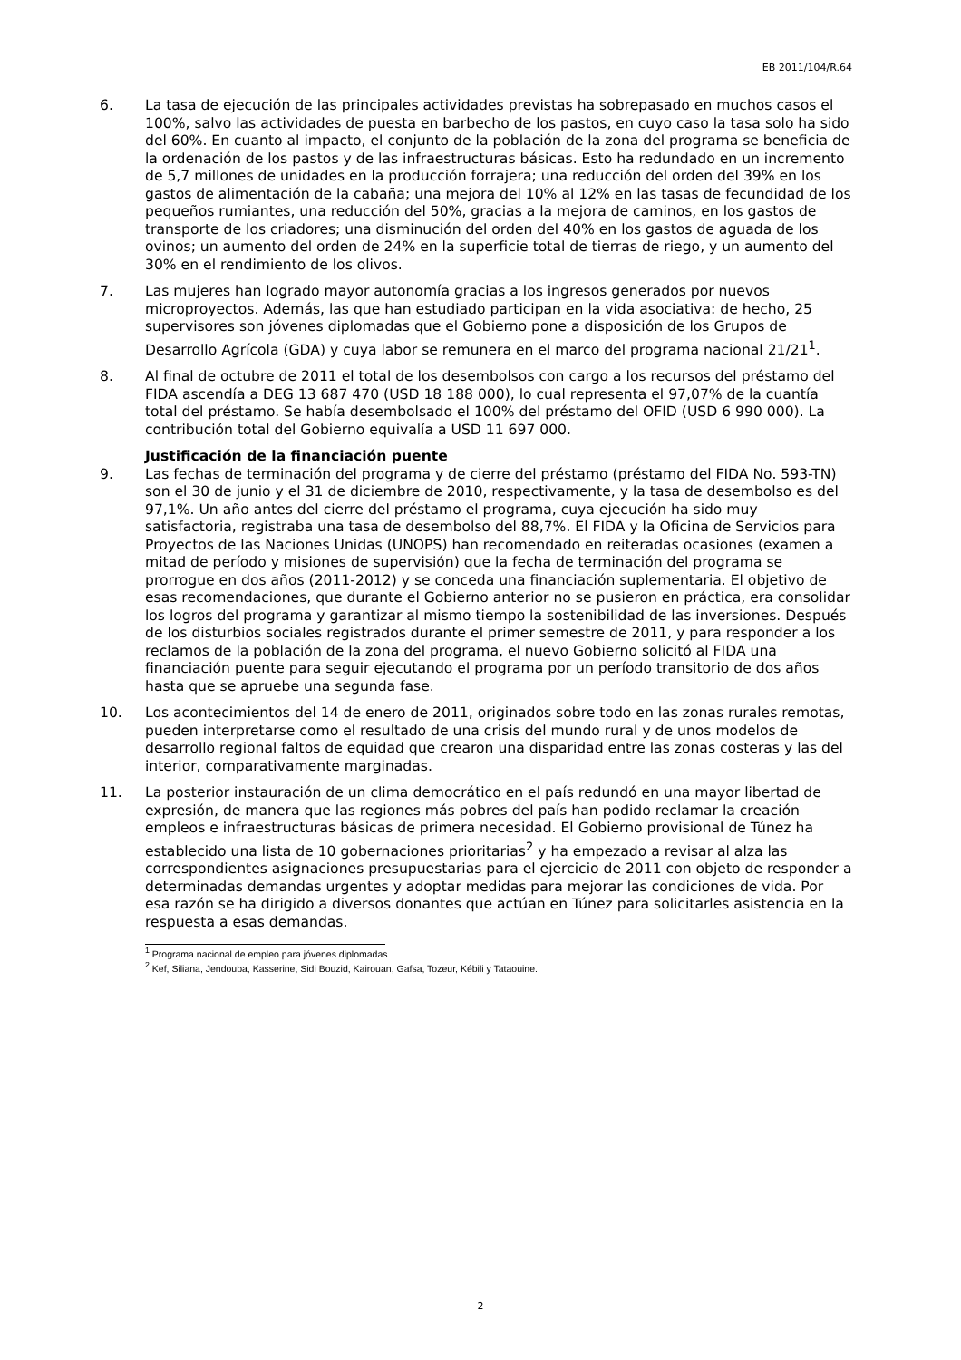EB 2011/104/R.64
6. La tasa de ejecución de las principales actividades previstas ha sobrepasado en muchos casos el 100%, salvo las actividades de puesta en barbecho de los pastos, en cuyo caso la tasa solo ha sido del 60%. En cuanto al impacto, el conjunto de la población de la zona del programa se beneficia de la ordenación de los pastos y de las infraestructuras básicas. Esto ha redundado en un incremento de 5,7 millones de unidades en la producción forrajera; una reducción del orden del 39% en los gastos de alimentación de la cabaña; una mejora del 10% al 12% en las tasas de fecundidad de los pequeños rumiantes, una reducción del 50%, gracias a la mejora de caminos, en los gastos de transporte de los criadores; una disminución del orden del 40% en los gastos de aguada de los ovinos; un aumento del orden de 24% en la superficie total de tierras de riego, y un aumento del 30% en el rendimiento de los olivos.
7. Las mujeres han logrado mayor autonomía gracias a los ingresos generados por nuevos microproyectos. Además, las que han estudiado participan en la vida asociativa: de hecho, 25 supervisores son jóvenes diplomadas que el Gobierno pone a disposición de los Grupos de Desarrollo Agrícola (GDA) y cuya labor se remunera en el marco del programa nacional 21/21<sup>1</sup>.
8. Al final de octubre de 2011 el total de los desembolsos con cargo a los recursos del préstamo del FIDA ascendía a DEG 13 687 470 (USD 18 188 000), lo cual representa el 97,07% de la cuantía total del préstamo. Se había desembolsado el 100% del préstamo del OFID (USD 6 990 000). La contribución total del Gobierno equivalía a USD 11 697 000.
Justificación de la financiación puente
9. Las fechas de terminación del programa y de cierre del préstamo (préstamo del FIDA No. 593-TN) son el 30 de junio y el 31 de diciembre de 2010, respectivamente, y la tasa de desembolso es del 97,1%. Un año antes del cierre del préstamo el programa, cuya ejecución ha sido muy satisfactoria, registraba una tasa de desembolso del 88,7%. El FIDA y la Oficina de Servicios para Proyectos de las Naciones Unidas (UNOPS) han recomendado en reiteradas ocasiones (examen a mitad de período y misiones de supervisión) que la fecha de terminación del programa se prorrogue en dos años (2011-2012) y se conceda una financiación suplementaria. El objetivo de esas recomendaciones, que durante el Gobierno anterior no se pusieron en práctica, era consolidar los logros del programa y garantizar al mismo tiempo la sostenibilidad de las inversiones. Después de los disturbios sociales registrados durante el primer semestre de 2011, y para responder a los reclamos de la población de la zona del programa, el nuevo Gobierno solicitó al FIDA una financiación puente para seguir ejecutando el programa por un período transitorio de dos años hasta que se apruebe una segunda fase.
10. Los acontecimientos del 14 de enero de 2011, originados sobre todo en las zonas rurales remotas, pueden interpretarse como el resultado de una crisis del mundo rural y de unos modelos de desarrollo regional faltos de equidad que crearon una disparidad entre las zonas costeras y las del interior, comparativamente marginadas.
11. La posterior instauración de un clima democrático en el país redundó en una mayor libertad de expresión, de manera que las regiones más pobres del país han podido reclamar la creación empleos e infraestructuras básicas de primera necesidad. El Gobierno provisional de Túnez ha establecido una lista de 10 gobernaciones prioritarias<sup>2</sup> y ha empezado a revisar al alza las correspondientes asignaciones presupuestarias para el ejercicio de 2011 con objeto de responder a determinadas demandas urgentes y adoptar medidas para mejorar las condiciones de vida. Por esa razón se ha dirigido a diversos donantes que actúan en Túnez para solicitarles asistencia en la respuesta a esas demandas.
<sup>1</sup> Programa nacional de empleo para jóvenes diplomadas.
<sup>2</sup> Kef, Siliana, Jendouba, Kasserine, Sidi Bouzid, Kairouan, Gafsa, Tozeur, Kébili y Tataouine.
2